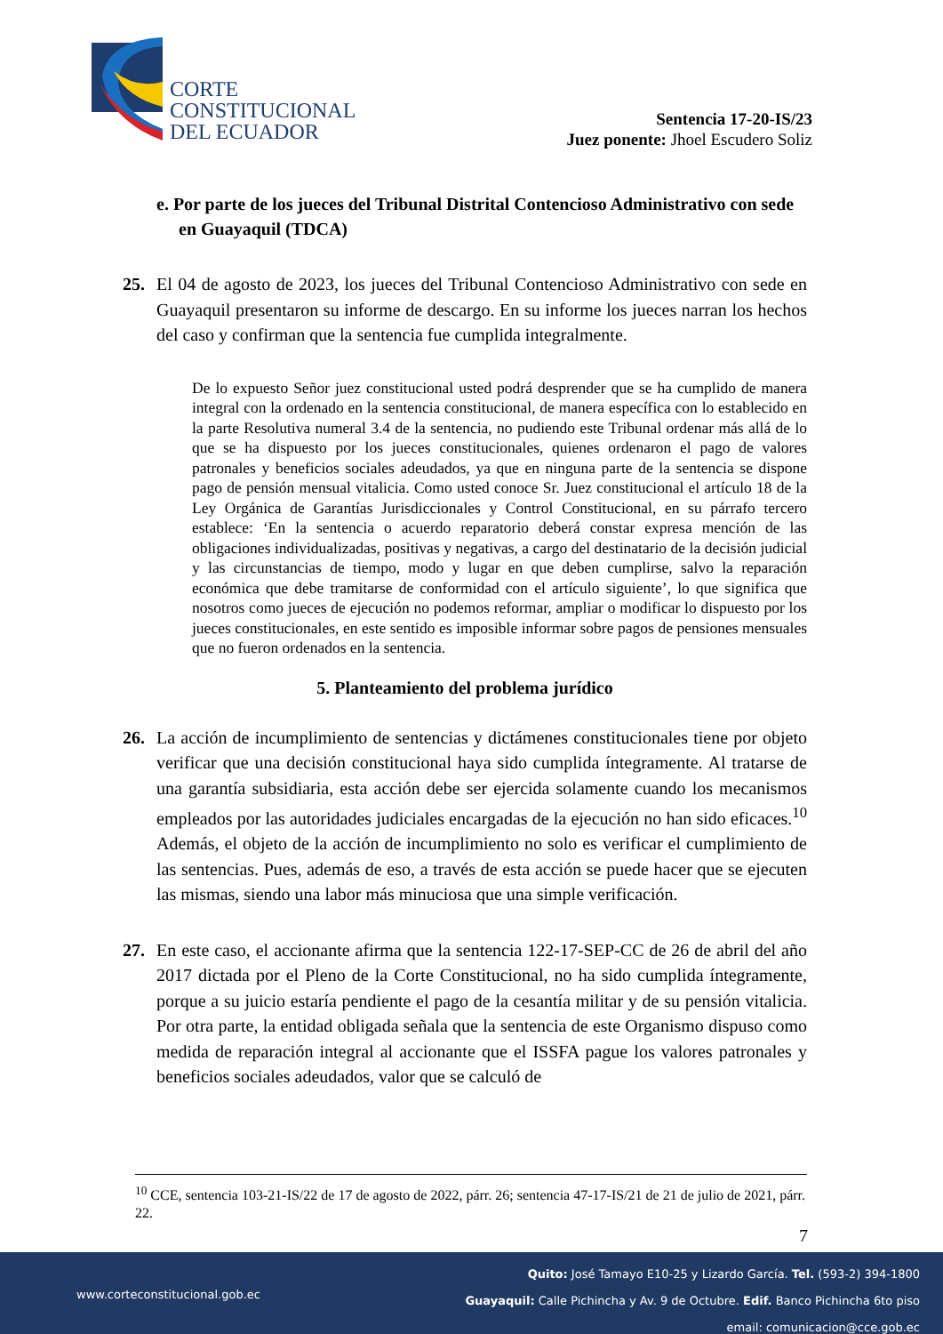CORTE
CONSTITUCIONAL
DEL ECUADOR
Sentencia 17-20-IS/23
Juez ponente: Jhoel Escudero Soliz
e. Por parte de los jueces del Tribunal Distrital Contencioso Administrativo con sede en Guayaquil (TDCA)
25. El 04 de agosto de 2023, los jueces del Tribunal Contencioso Administrativo con sede en Guayaquil presentaron su informe de descargo. En su informe los jueces narran los hechos del caso y confirman que la sentencia fue cumplida integralmente.
De lo expuesto Señor juez constitucional usted podrá desprender que se ha cumplido de manera integral con la ordenado en la sentencia constitucional, de manera específica con lo establecido en la parte Resolutiva numeral 3.4 de la sentencia, no pudiendo este Tribunal ordenar más allá de lo que se ha dispuesto por los jueces constitucionales, quienes ordenaron el pago de valores patronales y beneficios sociales adeudados, ya que en ninguna parte de la sentencia se dispone pago de pensión mensual vitalicia. Como usted conoce Sr. Juez constitucional el artículo 18 de la Ley Orgánica de Garantías Jurisdiccionales y Control Constitucional, en su párrafo tercero establece: ‘En la sentencia o acuerdo reparatorio deberá constar expresa mención de las obligaciones individualizadas, positivas y negativas, a cargo del destinatario de la decisión judicial y las circunstancias de tiempo, modo y lugar en que deben cumplirse, salvo la reparación económica que debe tramitarse de conformidad con el artículo siguiente’, lo que significa que nosotros como jueces de ejecución no podemos reformar, ampliar o modificar lo dispuesto por los jueces constitucionales, en este sentido es imposible informar sobre pagos de pensiones mensuales que no fueron ordenados en la sentencia.
5. Planteamiento del problema jurídico
26. La acción de incumplimiento de sentencias y dictámenes constitucionales tiene por objeto verificar que una decisión constitucional haya sido cumplida íntegramente. Al tratarse de una garantía subsidiaria, esta acción debe ser ejercida solamente cuando los mecanismos empleados por las autoridades judiciales encargadas de la ejecución no han sido eficaces.<sup>10</sup> Además, el objeto de la acción de incumplimiento no solo es verificar el cumplimiento de las sentencias. Pues, además de eso, a través de esta acción se puede hacer que se ejecuten las mismas, siendo una labor más minuciosa que una simple verificación.
27. En este caso, el accionante afirma que la sentencia 122-17-SEP-CC de 26 de abril del año 2017 dictada por el Pleno de la Corte Constitucional, no ha sido cumplida íntegramente, porque a su juicio estaría pendiente el pago de la cesantía militar y de su pensión vitalicia. Por otra parte, la entidad obligada señala que la sentencia de este Organismo dispuso como medida de reparación integral al accionante que el ISSFA pague los valores patronales y beneficios sociales adeudados, valor que se calculó de
<sup>10</sup> CCE, sentencia 103-21-IS/22 de 17 de agosto de 2022, párr. 26; sentencia 47-17-IS/21 de 21 de julio de 2021, párr. 22.
7
www.corteconstitucional.gob.ec
Quito: José Tamayo E10-25 y Lizardo García. Tel. (593-2) 394-1800
Guayaquil: Calle Pichincha y Av. 9 de Octubre. Edif. Banco Pichincha 6to piso
email: comunicacion@cce.gob.ec